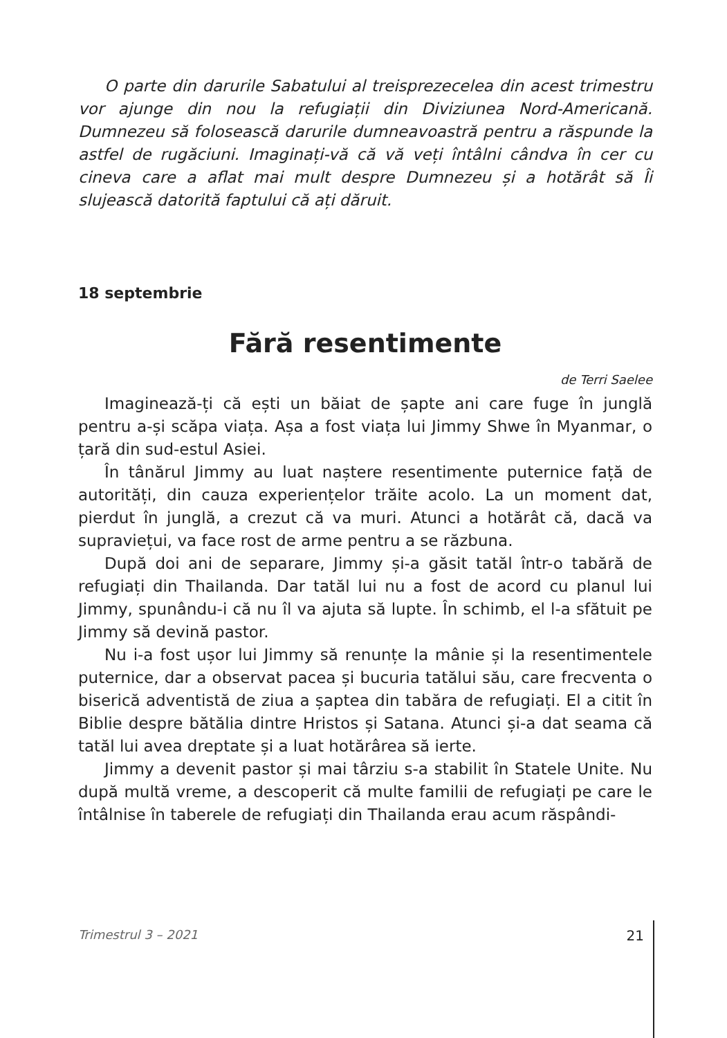O parte din darurile Sabatului al treisprezecelea din acest trimestru vor ajunge din nou la refugiații din Diviziunea Nord-Americană. Dumnezeu să folosească darurile dumneavoastră pentru a răspunde la astfel de rugăciuni. Imaginați-vă că vă veți întâlni cândva în cer cu cineva care a aflat mai mult despre Dumnezeu și a hotărât să Îi slujească datorită faptului că ați dăruit.
18 septembrie
Fără resentimente
de Terri Saelee
Imaginează-ți că ești un băiat de șapte ani care fuge în junglă pentru a-și scăpa viața. Așa a fost viața lui Jimmy Shwe în Myanmar, o țară din sud-estul Asiei.
În tânărul Jimmy au luat naștere resentimente puternice față de autorități, din cauza experiențelor trăite acolo. La un moment dat, pierdut în junglă, a crezut că va muri. Atunci a hotărât că, dacă va supraviețui, va face rost de arme pentru a se răzbuna.
După doi ani de separare, Jimmy și-a găsit tatăl într-o tabără de refugiați din Thailanda. Dar tatăl lui nu a fost de acord cu planul lui Jimmy, spunându-i că nu îl va ajuta să lupte. În schimb, el l-a sfătuit pe Jimmy să devină pastor.
Nu i-a fost ușor lui Jimmy să renunțe la mânie și la resentimentele puternice, dar a observat pacea și bucuria tatălui său, care frecventa o biserică adventistă de ziua a șaptea din tabăra de refugiați. El a citit în Biblie despre bătălia dintre Hristos și Satana. Atunci și-a dat seama că tatăl lui avea dreptate și a luat hotărârea să ierte.
Jimmy a devenit pastor și mai târziu s-a stabilit în Statele Unite. Nu după multă vreme, a descoperit că multe familii de refugiați pe care le întâlnise în taberele de refugiați din Thailanda erau acum răspândi-
Trimestrul 3 – 2021 21